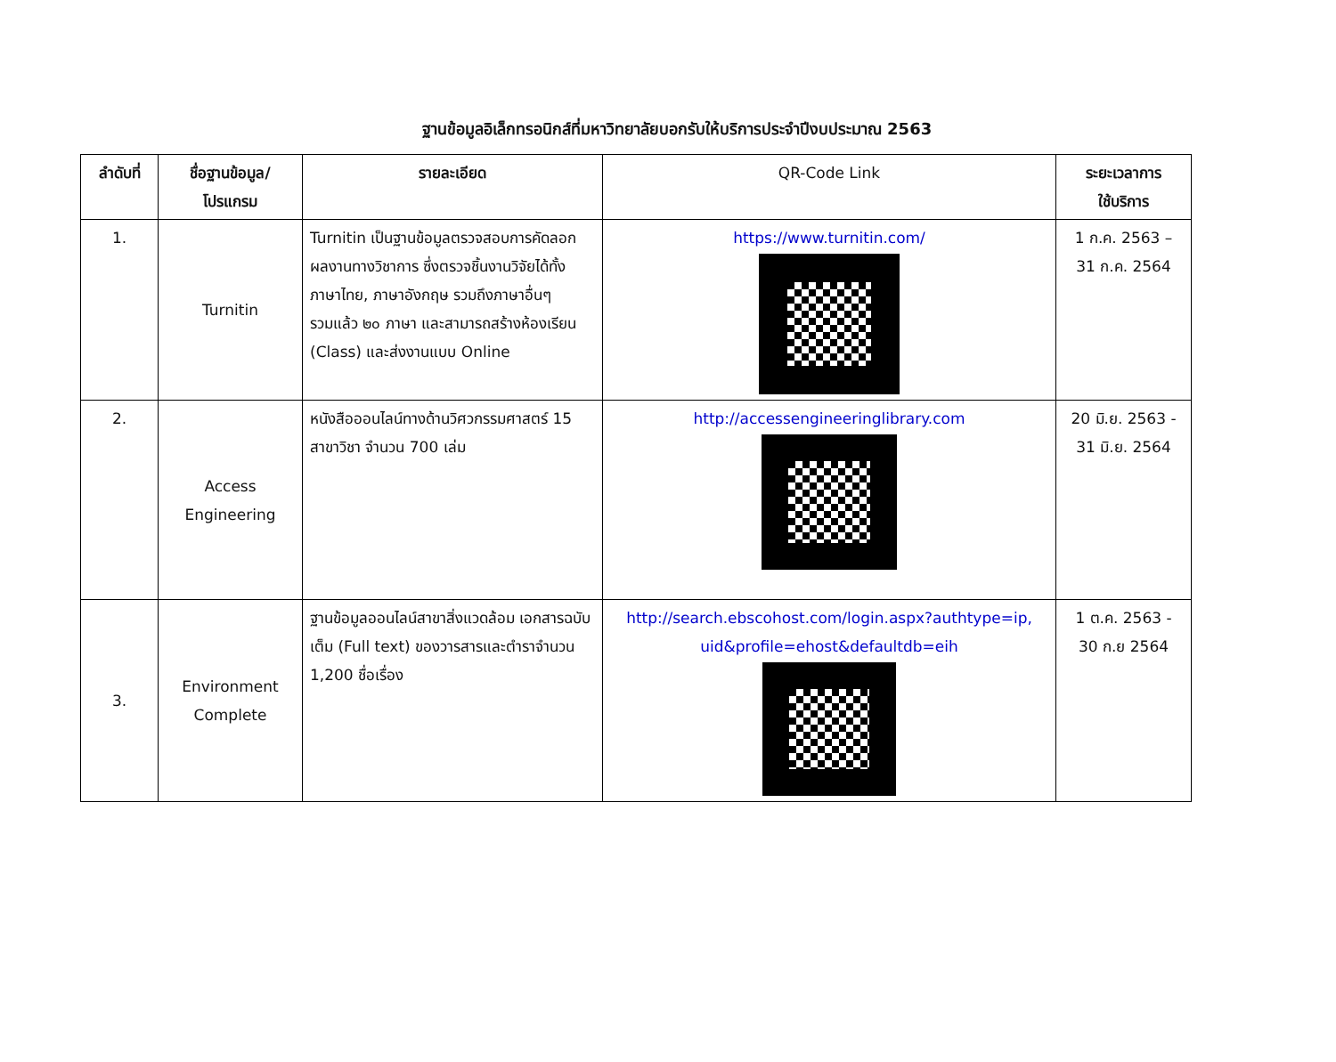ฐานข้อมูลอิเล็กทรอนิกส์ที่มหาวิทยาลัยบอกรับให้บริการประจำปีงบประมาณ 2563
| ลำดับที่ | ชื่อฐานข้อมูล/ โปรแกรม | รายละเอียด | QR-Code Link | ระยะเวลาการ ใช้บริการ |
| --- | --- | --- | --- | --- |
| 1. | Turnitin | Turnitin เป็นฐานข้อมูลตรวจสอบการคัดลอกผลงานทางวิชาการ ซึ่งตรวจชิ้นงานวิจัยได้ทั้ง ภาษาไทย, ภาษาอังกฤษ รวมถึงภาษาอื่นๆ รวมแล้ว ๒๐ ภาษา และสามารถสร้างห้องเรียน (Class) และส่งงานแบบ Online | https://www.turnitin.com/ | 1 ก.ค. 2563 – 31 ก.ค. 2564 |
| 2. | Access Engineering | หนังสือออนไลน์ทางด้านวิศวกรรมศาสตร์ 15 สาขาวิชา จำนวน 700 เล่ม | http://accessengineeringlibrary.com | 20 มิ.ย. 2563 - 31 มิ.ย. 2564 |
| 3. | Environment Complete | ฐานข้อมูลออนไลน์สาขาสิ่งแวดล้อม เอกสารฉบับเต็ม (Full text) ของวารสารและตำราจำนวน 1,200 ชื่อเรื่อง | http://search.ebscohost.com/login.aspx?authtype=ip, uid&profile=ehost&defaultdb=eih | 1 ต.ค. 2563 - 30 ก.ย 2564 |